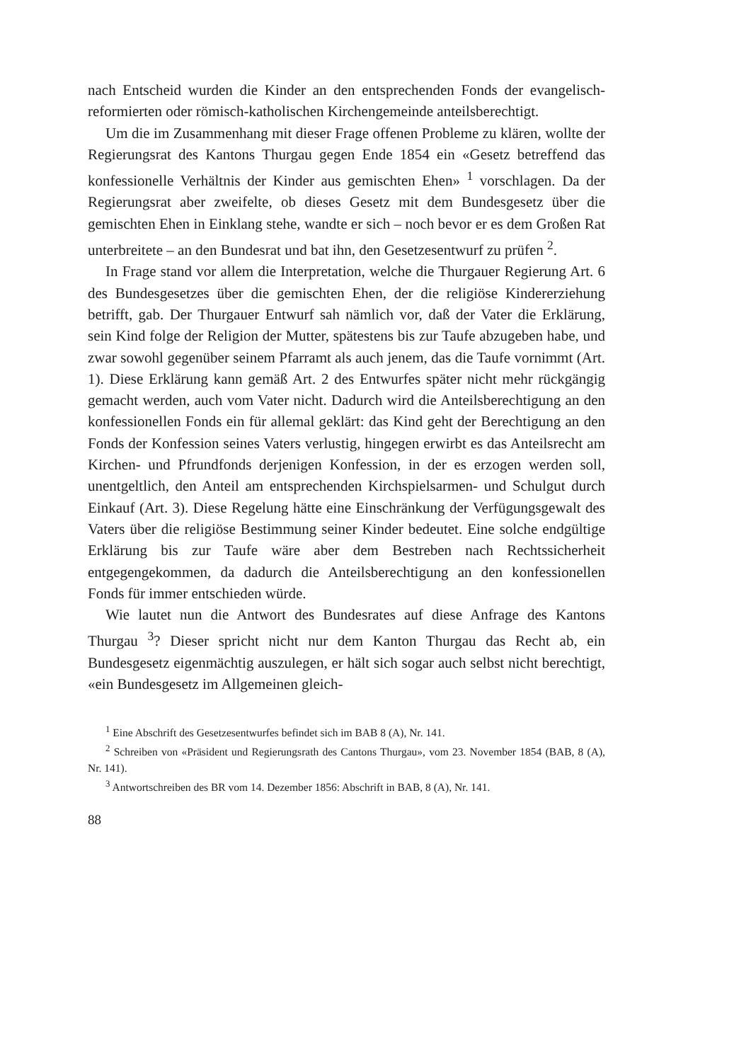nach Entscheid wurden die Kinder an den entsprechenden Fonds der evangelisch-reformierten oder römisch-katholischen Kirchengemeinde anteilsberechtigt.
Um die im Zusammenhang mit dieser Frage offenen Probleme zu klären, wollte der Regierungsrat des Kantons Thurgau gegen Ende 1854 ein «Gesetz betreffend das konfessionelle Verhältnis der Kinder aus gemischten Ehen» <sup>1</sup> vorschlagen. Da der Regierungsrat aber zweifelte, ob dieses Gesetz mit dem Bundesgesetz über die gemischten Ehen in Einklang stehe, wandte er sich – noch bevor er es dem Großen Rat unterbreitete – an den Bundesrat und bat ihn, den Gesetzesentwurf zu prüfen <sup>2</sup>.
In Frage stand vor allem die Interpretation, welche die Thurgauer Regierung Art. 6 des Bundesgesetzes über die gemischten Ehen, der die religiöse Kindererziehung betrifft, gab. Der Thurgauer Entwurf sah nämlich vor, daß der Vater die Erklärung, sein Kind folge der Religion der Mutter, spätestens bis zur Taufe abzugeben habe, und zwar sowohl gegenüber seinem Pfarramt als auch jenem, das die Taufe vornimmt (Art. 1). Diese Erklärung kann gemäß Art. 2 des Entwurfes später nicht mehr rückgängig gemacht werden, auch vom Vater nicht. Dadurch wird die Anteilsberechtigung an den konfessionellen Fonds ein für allemal geklärt: das Kind geht der Berechtigung an den Fonds der Konfession seines Vaters verlustig, hingegen erwirbt es das Anteilsrecht am Kirchen- und Pfrundfonds derjenigen Konfession, in der es erzogen werden soll, unentgeltlich, den Anteil am entsprechenden Kirchspielsarmen- und Schulgut durch Einkauf (Art. 3). Diese Regelung hätte eine Einschränkung der Verfügungsgewalt des Vaters über die religiöse Bestimmung seiner Kinder bedeutet. Eine solche endgültige Erklärung bis zur Taufe wäre aber dem Bestreben nach Rechtssicherheit entgegengekommen, da dadurch die Anteilsberechtigung an den konfessionellen Fonds für immer entschieden würde.
Wie lautet nun die Antwort des Bundesrates auf diese Anfrage des Kantons Thurgau <sup>3</sup>? Dieser spricht nicht nur dem Kanton Thurgau das Recht ab, ein Bundesgesetz eigenmächtig auszulegen, er hält sich sogar auch selbst nicht berechtigt, «ein Bundesgesetz im Allgemeinen gleich-
<sup>1</sup> Eine Abschrift des Gesetzesentwurfes befindet sich im BAB 8 (A), Nr. 141.
<sup>2</sup> Schreiben von «Präsident und Regierungsrath des Cantons Thurgau», vom 23. November 1854 (BAB, 8 (A), Nr. 141).
<sup>3</sup> Antwortschreiben des BR vom 14. Dezember 1856: Abschrift in BAB, 8 (A), Nr. 141.
88